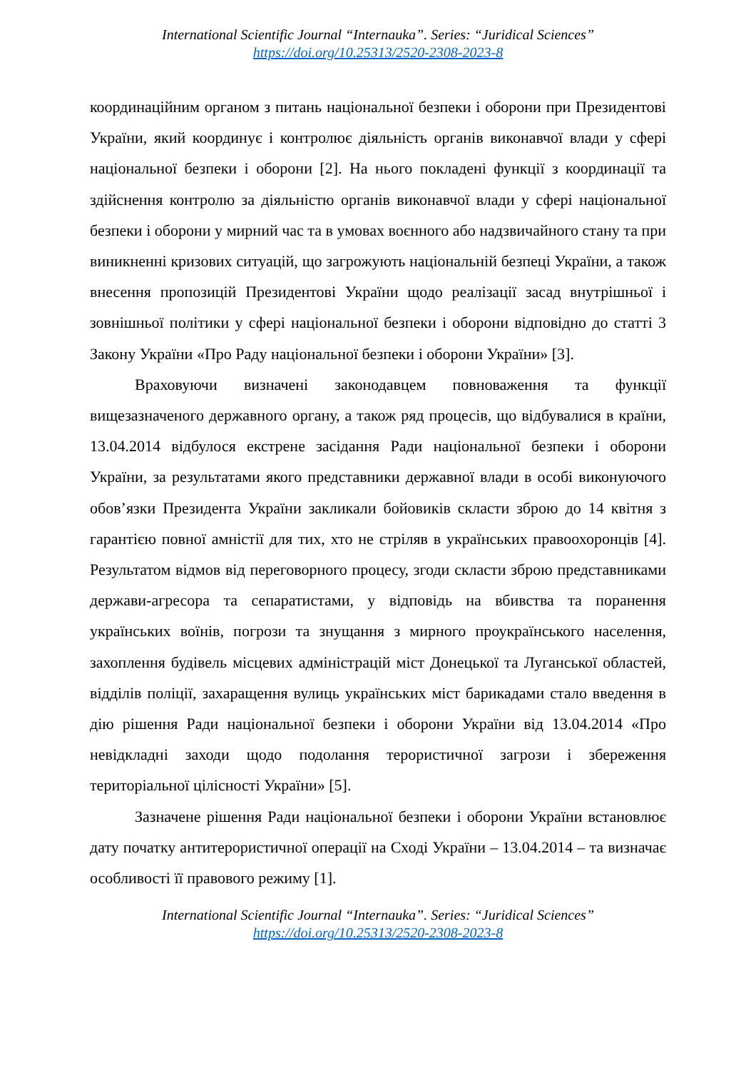International Scientific Journal “Internauka”. Series: “Juridical Sciences”
https://doi.org/10.25313/2520-2308-2023-8
координаційним органом з питань національної безпеки і оборони при Президентові України, який координує і контролює діяльність органів виконавчої влади у сфері національної безпеки і оборони [2]. На нього покладені функції з координації та здійснення контролю за діяльністю органів виконавчої влади у сфері національної безпеки і оборони у мирний час та в умовах воєнного або надзвичайного стану та при виникненні кризових ситуацій, що загрожують національній безпеці України, а також внесення пропозицій Президентові України щодо реалізації засад внутрішньої і зовнішньої політики у сфері національної безпеки і оборони відповідно до статті 3 Закону України «Про Раду національної безпеки і оборони України» [3].
Враховуючи визначені законодавцем повноваження та функції вищезазначеного державного органу, а також ряд процесів, що відбувалися в країни, 13.04.2014 відбулося екстрене засідання Ради національної безпеки і оборони України, за результатами якого представники державної влади в особі виконуючого обов’язки Президента України закликали бойовиків скласти зброю до 14 квітня з гарантією повної амністії для тих, хто не стріляв в українських правоохоронців [4]. Результатом відмов від переговорного процесу, згоди скласти зброю представниками держави-агресора та сепаратистами, у відповідь на вбивства та поранення українських воїнів, погрози та знущання з мирного проукраїнського населення, захоплення будівель місцевих адміністрацій міст Донецької та Луганської областей, відділів поліції, захаращення вулиць українських міст барикадами стало введення в дію рішення Ради національної безпеки і оборони України від 13.04.2014 «Про невідкладні заходи щодо подолання терористичної загрози і збереження територіальної цілісності України» [5].
Зазначене рішення Ради національної безпеки і оборони України встановлює дату початку антитерористичної операції на Сході України – 13.04.2014 – та визначає особливості її правового режиму [1].
International Scientific Journal “Internauka”. Series: “Juridical Sciences”
https://doi.org/10.25313/2520-2308-2023-8